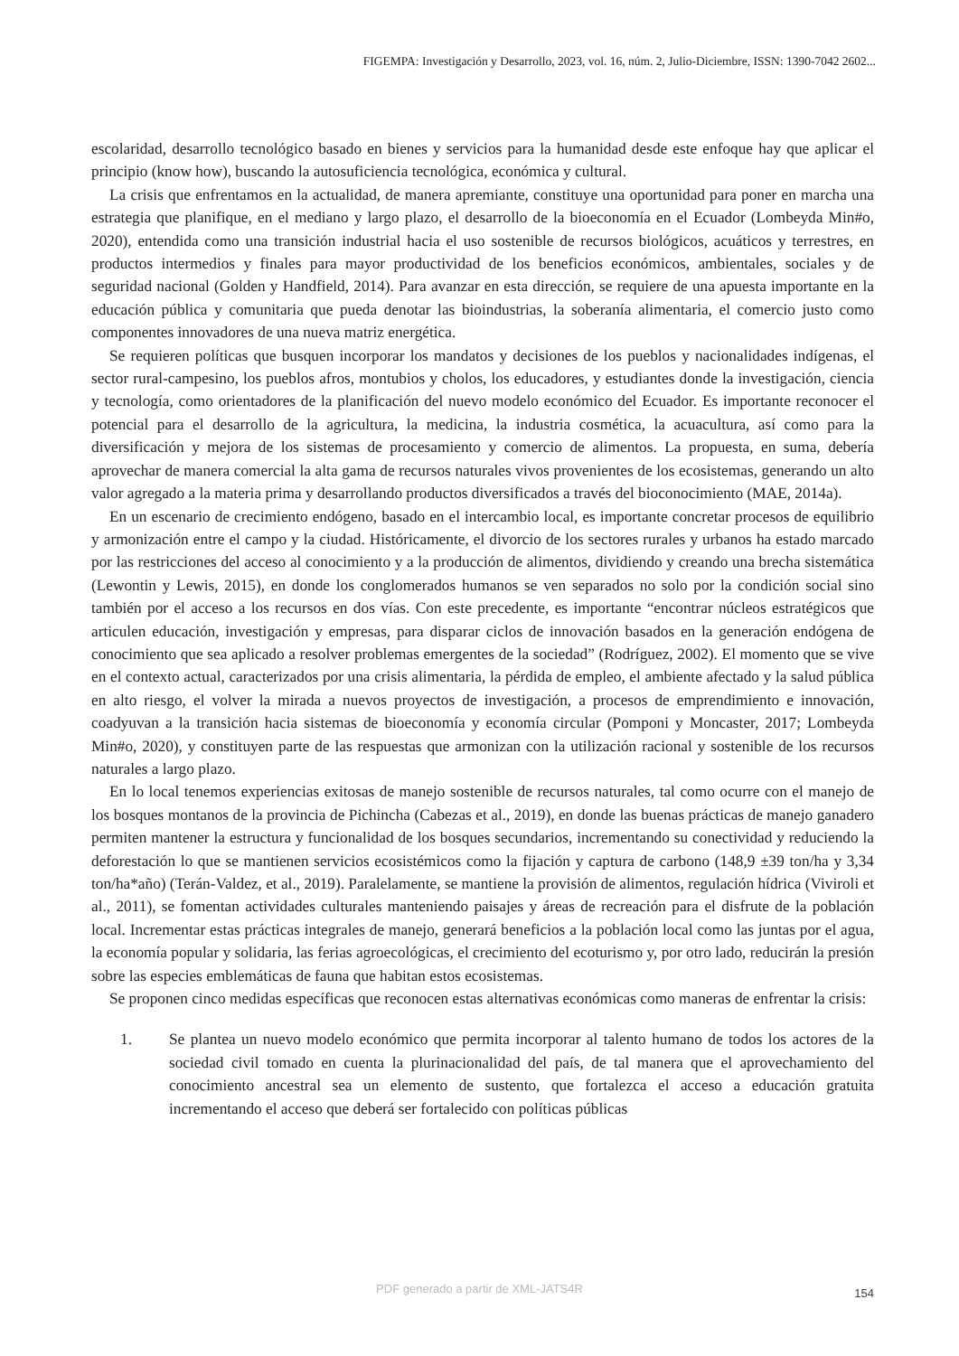FIGEMPA: Investigación y Desarrollo, 2023, vol. 16, núm. 2, Julio-Diciembre, ISSN: 1390-7042 2602...
escolaridad, desarrollo tecnológico basado en bienes y servicios para la humanidad desde este enfoque hay que aplicar el principio (know how), buscando la autosuficiencia tecnológica, económica y cultural.
La crisis que enfrentamos en la actualidad, de manera apremiante, constituye una oportunidad para poner en marcha una estrategia que planifique, en el mediano y largo plazo, el desarrollo de la bioeconomía en el Ecuador (Lombeyda Min#o, 2020), entendida como una transición industrial hacia el uso sostenible de recursos biológicos, acuáticos y terrestres, en productos intermedios y finales para mayor productividad de los beneficios económicos, ambientales, sociales y de seguridad nacional (Golden y Handfield, 2014). Para avanzar en esta dirección, se requiere de una apuesta importante en la educación pública y comunitaria que pueda denotar las bioindustrias, la soberanía alimentaria, el comercio justo como componentes innovadores de una nueva matriz energética.
Se requieren políticas que busquen incorporar los mandatos y decisiones de los pueblos y nacionalidades indígenas, el sector rural-campesino, los pueblos afros, montubios y cholos, los educadores, y estudiantes donde la investigación, ciencia y tecnología, como orientadores de la planificación del nuevo modelo económico del Ecuador. Es importante reconocer el potencial para el desarrollo de la agricultura, la medicina, la industria cosmética, la acuacultura, así como para la diversificación y mejora de los sistemas de procesamiento y comercio de alimentos. La propuesta, en suma, debería aprovechar de manera comercial la alta gama de recursos naturales vivos provenientes de los ecosistemas, generando un alto valor agregado a la materia prima y desarrollando productos diversificados a través del bioconocimiento (MAE, 2014a).
En un escenario de crecimiento endógeno, basado en el intercambio local, es importante concretar procesos de equilibrio y armonización entre el campo y la ciudad. Históricamente, el divorcio de los sectores rurales y urbanos ha estado marcado por las restricciones del acceso al conocimiento y a la producción de alimentos, dividiendo y creando una brecha sistemática (Lewontin y Lewis, 2015), en donde los conglomerados humanos se ven separados no solo por la condición social sino también por el acceso a los recursos en dos vías. Con este precedente, es importante “encontrar núcleos estratégicos que articulen educación, investigación y empresas, para disparar ciclos de innovación basados en la generación endógena de conocimiento que sea aplicado a resolver problemas emergentes de la sociedad” (Rodríguez, 2002). El momento que se vive en el contexto actual, caracterizados por una crisis alimentaria, la pérdida de empleo, el ambiente afectado y la salud pública en alto riesgo, el volver la mirada a nuevos proyectos de investigación, a procesos de emprendimiento e innovación, coadyuvan a la transición hacia sistemas de bioeconomía y economía circular (Pomponi y Moncaster, 2017; Lombeyda Min#o, 2020), y constituyen parte de las respuestas que armonizan con la utilización racional y sostenible de los recursos naturales a largo plazo.
En lo local tenemos experiencias exitosas de manejo sostenible de recursos naturales, tal como ocurre con el manejo de los bosques montanos de la provincia de Pichincha (Cabezas et al., 2019), en donde las buenas prácticas de manejo ganadero permiten mantener la estructura y funcionalidad de los bosques secundarios, incrementando su conectividad y reduciendo la deforestación lo que se mantienen servicios ecosistémicos como la fijación y captura de carbono (148,9 ±39 ton/ha y 3,34 ton/ha*año) (Terán-Valdez, et al., 2019). Paralelamente, se mantiene la provisión de alimentos, regulación hídrica (Viviroli et al., 2011), se fomentan actividades culturales manteniendo paisajes y áreas de recreación para el disfrute de la población local. Incrementar estas prácticas integrales de manejo, generará beneficios a la población local como las juntas por el agua, la economía popular y solidaria, las ferias agroecológicas, el crecimiento del ecoturismo y, por otro lado, reducirán la presión sobre las especies emblemáticas de fauna que habitan estos ecosistemas.
Se proponen cinco medidas específicas que reconocen estas alternativas económicas como maneras de enfrentar la crisis:
1. Se plantea un nuevo modelo económico que permita incorporar al talento humano de todos los actores de la sociedad civil tomado en cuenta la plurinacionalidad del país, de tal manera que el aprovechamiento del conocimiento ancestral sea un elemento de sustento, que fortalezca el acceso a educación gratuita incrementando el acceso que deberá ser fortalecido con políticas públicas
PDF generado a partir de XML-JATS4R 154